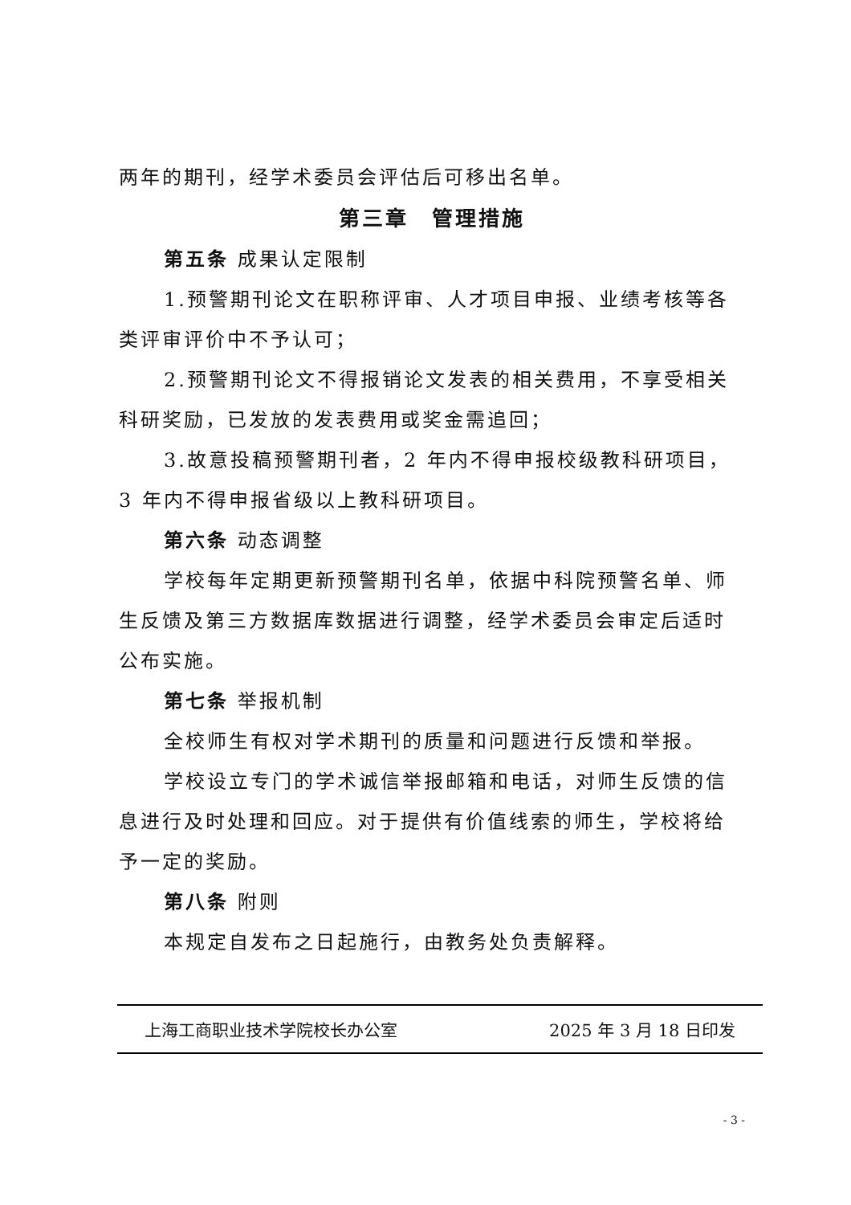两年的期刊，经学术委员会评估后可移出名单。
第三章　管理措施
第五条 成果认定限制
1.预警期刊论文在职称评审、人才项目申报、业绩考核等各类评审评价中不予认可；
2.预警期刊论文不得报销论文发表的相关费用，不享受相关科研奖励，已发放的发表费用或奖金需追回；
3.故意投稿预警期刊者，2 年内不得申报校级教科研项目，3 年内不得申报省级以上教科研项目。
第六条 动态调整
学校每年定期更新预警期刊名单，依据中科院预警名单、师生反馈及第三方数据库数据进行调整，经学术委员会审定后适时公布实施。
第七条 举报机制
全校师生有权对学术期刊的质量和问题进行反馈和举报。
学校设立专门的学术诚信举报邮箱和电话，对师生反馈的信息进行及时处理和回应。对于提供有价值线索的师生，学校将给予一定的奖励。
第八条 附则
本规定自发布之日起施行，由教务处负责解释。
上海工商职业技术学院校长办公室 2025 年 3 月 18 日印发
- 3 -